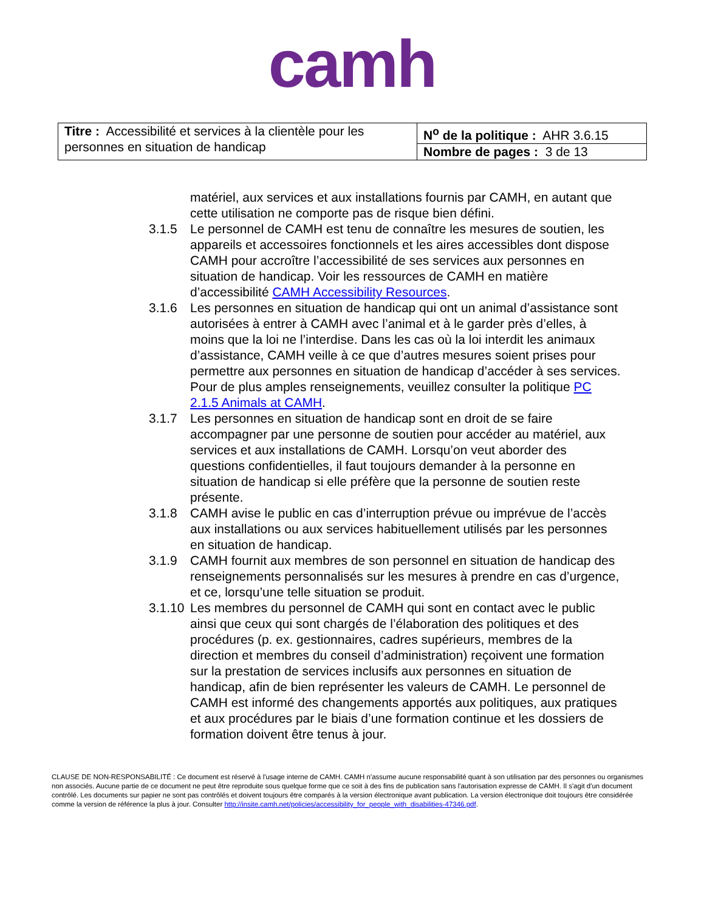camh
| Titre : Accessibilité et services à la clientèle pour les personnes en situation de handicap | N<sup>o</sup> de la politique : AHR 3.6.15 |
| | Nombre de pages : 3 de 13 |
matériel, aux services et aux installations fournis par CAMH, en autant que cette utilisation ne comporte pas de risque bien défini.
3.1.5 Le personnel de CAMH est tenu de connaître les mesures de soutien, les appareils et accessoires fonctionnels et les aires accessibles dont dispose CAMH pour accroître l’accessibilité de ses services aux personnes en situation de handicap. Voir les ressources de CAMH en matière d’accessibilité CAMH Accessibility Resources.
3.1.6 Les personnes en situation de handicap qui ont un animal d’assistance sont autorisées à entrer à CAMH avec l’animal et à le garder près d’elles, à moins que la loi ne l’interdise. Dans les cas où la loi interdit les animaux d’assistance, CAMH veille à ce que d’autres mesures soient prises pour permettre aux personnes en situation de handicap d’accéder à ses services. Pour de plus amples renseignements, veuillez consulter la politique PC 2.1.5 Animals at CAMH.
3.1.7 Les personnes en situation de handicap sont en droit de se faire accompagner par une personne de soutien pour accéder au matériel, aux services et aux installations de CAMH. Lorsqu’on veut aborder des questions confidentielles, il faut toujours demander à la personne en situation de handicap si elle préfère que la personne de soutien reste présente.
3.1.8 CAMH avise le public en cas d’interruption prévue ou imprévue de l’accès aux installations ou aux services habituellement utilisés par les personnes en situation de handicap.
3.1.9 CAMH fournit aux membres de son personnel en situation de handicap des renseignements personnalisés sur les mesures à prendre en cas d’urgence, et ce, lorsqu’une telle situation se produit.
3.1.10
Les membres du personnel de CAMH qui sont en contact avec le public ainsi que ceux qui sont chargés de l’élaboration des politiques et des procédures (p. ex. gestionnaires, cadres supérieurs, membres de la direction et membres du conseil d’administration) reçoivent une formation sur la prestation de services inclusifs aux personnes en situation de handicap, afin de bien représenter les valeurs de CAMH. Le personnel de CAMH est informé des changements apportés aux politiques, aux pratiques et aux procédures par le biais d’une formation continue et les dossiers de formation doivent être tenus à jour.
CLAUSE DE NON-RESPONSABILITÉ : Ce document est réservé à l'usage interne de CAMH. CAMH n'assume aucune responsabilité quant à son utilisation par des personnes ou organismes non associés. Aucune partie de ce document ne peut être reproduite sous quelque forme que ce soit à des fins de publication sans l'autorisation expresse de CAMH. Il s'agit d'un document contrôlé. Les documents sur papier ne sont pas contrôlés et doivent toujours être comparés à la version électronique avant publication. La version électronique doit toujours être considérée comme la version de référence la plus à jour. Consulter http://insite.camh.net/policies/accessibility_for_people_with_disabilities-47346.pdf.